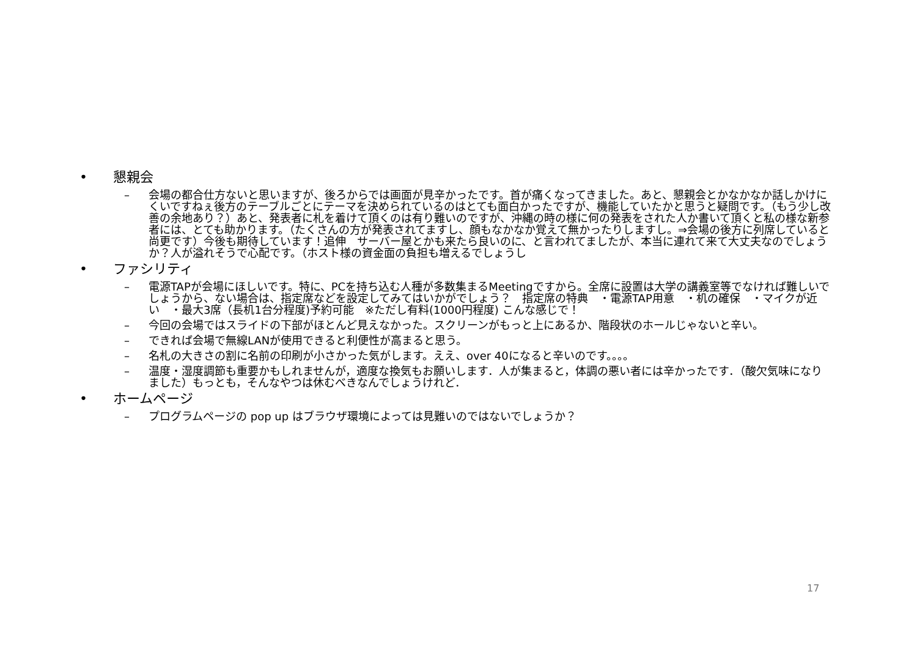• 懇親会
– 会場の都合仕方ないと思いますが、後ろからでは画面が見辛かったです。首が痛くなってきました。あと、懇親会とかなかなか話しかけにくいですねぇ後方のテーブルごとにテーマを決められているのはとても面白かったですが、機能していたかと思うと疑問です。（もう少し改善の余地あり？）あと、発表者に札を着けて頂くのは有り難いのですが、沖縄の時の様に何の発表をされた人か書いて頂くと私の様な新参者には、とても助かります。（たくさんの方が発表されてますし、顔もなかなか覚えて無かったりしますし。⇒会場の後方に列席していると尚更です）今後も期待しています！追伸　サーバー屋とかも来たら良いのに、と言われてましたが、本当に連れて来て大丈夫なのでしょうか？人が溢れそうで心配です。（ホスト様の資金面の負担も増えるでしょうし
• ファシリティ
– 電源TAPが会場にほしいです。特に、PCを持ち込む人種が多数集まるMeetingですから。全席に設置は大学の講義室等でなければ難しいでしょうから、ない場合は、指定席などを設定してみてはいかがでしょう？　指定席の特典　・電源TAP用意　・机の確保　・マイクが近い　・最大3席（長机1台分程度)予約可能　※ただし有料(1000円程度) こんな感じで！
– 今回の会場ではスライドの下部がほとんど見えなかった。スクリーンがもっと上にあるか、階段状のホールじゃないと辛い。
– できれば会場で無線LANが使用できると利便性が高まると思う。
– 名札の大きさの割に名前の印刷が小さかった気がします。ええ、over 40になると辛いのです。。。。
– 温度・湿度調節も重要かもしれませんが，適度な換気もお願いします．人が集まると，体調の悪い者には辛かったです．（酸欠気味になりました）もっとも，そんなやつは休むべきなんでしょうけれど．
• ホームページ
– プログラムページの pop up はブラウザ環境によっては見難いのではないでしょうか？
17